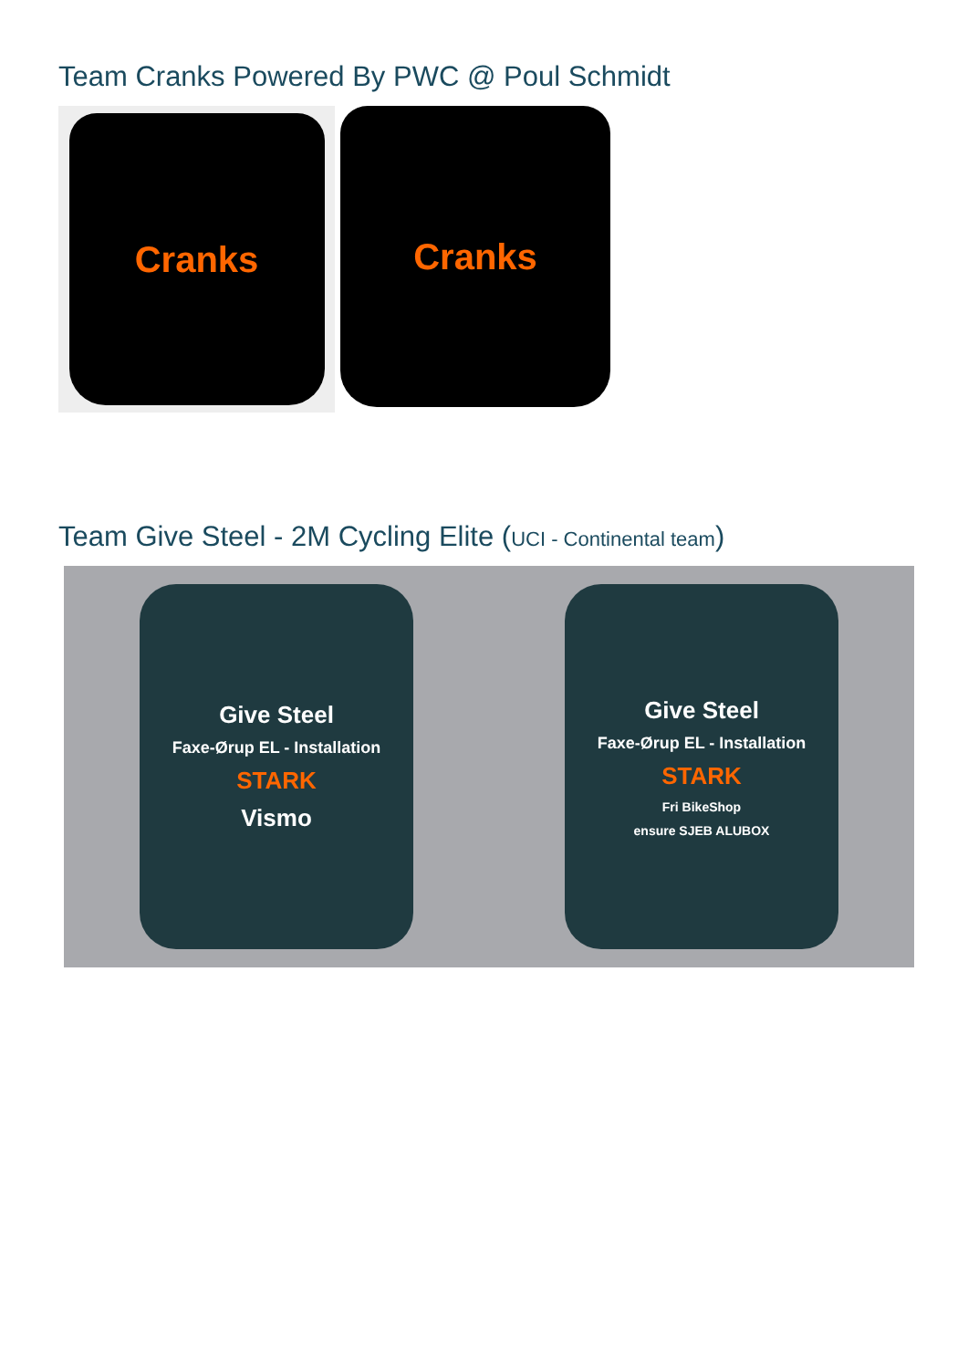Team Cranks Powered By PWC @ Poul Schmidt
Cranks
Cranks
Team Give Steel - 2M Cycling Elite (UCI - Continental team)
Give Steel
Faxe-Ørup EL - Installation
STARK
Vismo
Give Steel
Faxe-Ørup EL - Installation
STARK
Fri BikeShop
ensure SJEB ALUBOX